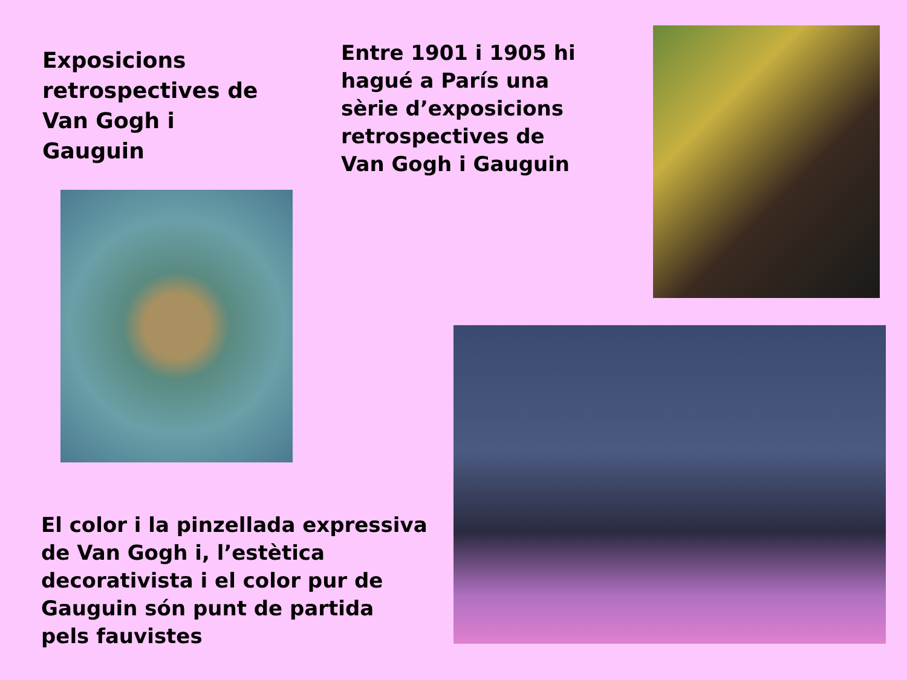Exposicions retrospectives de Van Gogh i Gauguin
Entre 1901 i 1905 hi hagué a París una sèrie d’exposicions retrospectives de Van Gogh i Gauguin
El color i la pinzellada expressiva de Van Gogh i, l’estètica decorativista i el color pur de Gauguin són punt de partida pels fauvistes